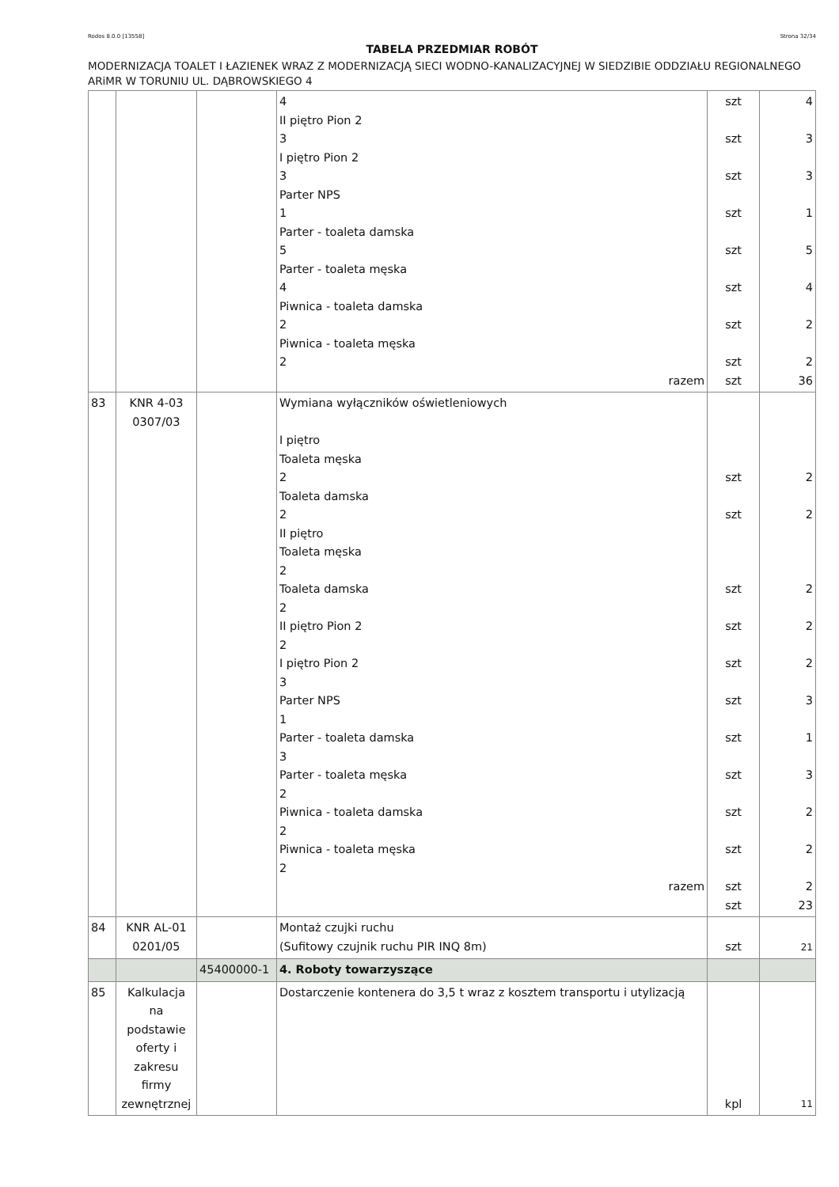Rodos 8.0.0 [13558] Strona 32/34
TABELA PRZEDMIAR ROBÓT
MODERNIZACJA TOALET I ŁAZIENEK WRAZ Z MODERNIZACJĄ SIECI WODNO-KANALIZACYJNEJ W SIEDZIBIE ODDZIAŁU REGIONALNEGO ARiMR W TORUNIU UL. DĄBROWSKIEGO 4
| | | | 4 II piętro Pion 2 3 I piętro Pion 2 3 Parter NPS 1 Parter - toaleta damska 5 Parter - toaleta męska 4 Piwnica - toaleta damska 2 Piwnica - toaleta męska 2 razem | szt szt szt szt szt szt szt szt szt | 4 3 3 1 5 4 2 2 36 |
| 83 | KNR 4-03 0307/03 | | Wymiana wyłączników oświetleniowych I piętro Toaleta męska 2 Toaleta damska 2 II piętro Toaleta męska 2 Toaleta damska 2 II piętro Pion 2 2 I piętro Pion 2 3 Parter NPS 1 Parter - toaleta damska 3 Parter - toaleta męska 2 Piwnica - toaleta damska 2 Piwnica - toaleta męska 2 razem | szt szt szt szt szt szt szt szt szt szt szt szt | 2 2 2 2 2 3 1 3 2 2 2 23 |
| 84 | KNR AL-01 0201/05 | | Montaż czujki ruchu (Sufitowy czujnik ruchu PIR INQ 8m) | szt | 21 |
| | | 45400000-1 | 4. Roboty towarzyszące | | |
| 85 | Kalkulacja na podstawie oferty i zakresu firmy zewnętrznej | | Dostarczenie kontenera do 3,5 t wraz z kosztem transportu i utylizacją | kpl | 11 |